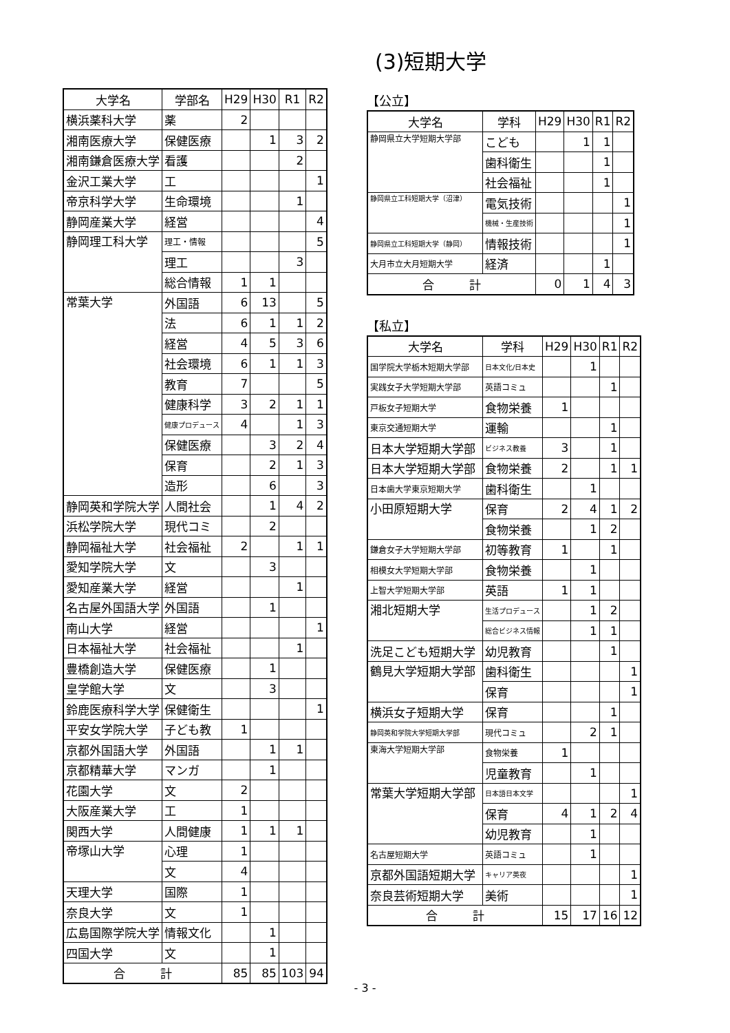(3)短期大学
| 大学名 | 学部名 | H29 | H30 | R1 | R2 |
| --- | --- | --- | --- | --- | --- |
| 横浜薬科大学 | 薬 | 2 | | | |
| 湘南医療大学 | 保健医療 | | 1 | 3 | 2 |
| 湘南鎌倉医療大学 | 看護 | | | 2 | |
| 金沢工業大学 | 工 | | | | 1 |
| 帝京科学大学 | 生命環境 | | | 1 | |
| 静岡産業大学 | 経営 | | | | 4 |
| 静岡理工科大学 | 理工・情報 | | | | 5 |
| | 理工 | | | 3 | |
| | 総合情報 | 1 | 1 | | |
| 常葉大学 | 外国語 | 6 | 13 | | 5 |
| | 法 | 6 | 1 | 1 | 2 |
| | 経営 | 4 | 5 | 3 | 6 |
| | 社会環境 | 6 | 1 | 1 | 3 |
| | 教育 | 7 | | | 5 |
| | 健康科学 | 3 | 2 | 1 | 1 |
| | 健康プロデュース | 4 | | 1 | 3 |
| | 保健医療 | | 3 | 2 | 4 |
| | 保育 | | 2 | 1 | 3 |
| | 造形 | | 6 | | 3 |
| 静岡英和学院大学 | 人間社会 | | 1 | 4 | 2 |
| 浜松学院大学 | 現代コミ | | 2 | | |
| 静岡福祉大学 | 社会福祉 | 2 | | 1 | 1 |
| 愛知学院大学 | 文 | | 3 | | |
| 愛知産業大学 | 経営 | | | 1 | |
| 名古屋外国語大学 | 外国語 | | 1 | | |
| 南山大学 | 経営 | | | | 1 |
| 日本福祉大学 | 社会福祉 | | | 1 | |
| 豊橋創造大学 | 保健医療 | | 1 | | |
| 皇学館大学 | 文 | | 3 | | |
| 鈴鹿医療科学大学 | 保健衛生 | | | | 1 |
| 平安女学院大学 | 子ども教 | 1 | | | |
| 京都外国語大学 | 外国語 | | 1 | 1 | |
| 京都精華大学 | マンガ | | 1 | | |
| 花園大学 | 文 | 2 | | | |
| 大阪産業大学 | 工 | 1 | | | |
| 関西大学 | 人間健康 | 1 | 1 | 1 | |
| 帝塚山大学 | 心理 | 1 | | | |
| | 文 | 4 | | | |
| 天理大学 | 国際 | 1 | | | |
| 奈良大学 | 文 | 1 | | | |
| 広島国際学院大学 | 情報文化 | | 1 | | |
| 四国大学 | 文 | | 1 | | |
| 合 計 | | 85 | 85 | 103 | 94 |
【公立】
| 大学名 | 学科 | H29 | H30 | R1 | R2 |
| --- | --- | --- | --- | --- | --- |
| 静岡県立大学短期大学部 | こども | | 1 | 1 | |
| | 歯科衛生 | | | 1 | |
| | 社会福祉 | | | 1 | |
| 静岡県立工科短期大学（沼津） | 電気技術 | | | | 1 |
| | 機械・生産技術 | | | | 1 |
| 静岡県立工科短期大学（静岡） | 情報技術 | | | | 1 |
| 大月市立大月短期大学 | 経済 | | | 1 | |
| 合 計 | | 0 | 1 | 4 | 3 |
【私立】
| 大学名 | 学科 | H29 | H30 | R1 | R2 |
| --- | --- | --- | --- | --- | --- |
| 国学院大学栃木短期大学部 | 日本文化/日本史 | | 1 | | |
| 実践女子大学短期大学部 | 英語コミュ | | | 1 | |
| 戸板女子短期大学 | 食物栄養 | 1 | | | |
| 東京交通短期大学 | 運輸 | | | 1 | |
| 日本大学短期大学部 | ビジネス教養 | 3 | | 1 | |
| 日本大学短期大学部 | 食物栄養 | 2 | | 1 | 1 |
| 日本歯大学東京短期大学 | 歯科衛生 | | 1 | | |
| 小田原短期大学 | 保育 | 2 | 4 | 1 | 2 |
| | 食物栄養 | | 1 | 2 | |
| 鎌倉女子大学短期大学部 | 初等教育 | 1 | | 1 | |
| 相模女大学短期大学部 | 食物栄養 | | 1 | | |
| 上智大学短期大学部 | 英語 | 1 | 1 | | |
| 湘北短期大学 | 生活プロデュース | | 1 | 2 | |
| | 総合ビジネス情報 | | 1 | 1 | |
| 洗足こども短期大学 | 幼児教育 | | | 1 | |
| 鶴見大学短期大学部 | 歯科衛生 | | | | 1 |
| | 保育 | | | | 1 |
| 横浜女子短期大学 | 保育 | | | 1 | |
| 静岡英和学院大学短期大学部 | 現代コミュ | | 2 | 1 | |
| 東海大学短期大学部 | 食物栄養 | 1 | | | |
| | 児童教育 | | 1 | | |
| 常葉大学短期大学部 | 日本語日本文学 | | | | 1 |
| | 保育 | 4 | 1 | 2 | 4 |
| | 幼児教育 | | 1 | | |
| 名古屋短期大学 | 英語コミュ | | 1 | | |
| 京都外国語短期大学 | キャリア英夜 | | | | 1 |
| 奈良芸術短期大学 | 美術 | | | | 1 |
| 合 計 | | 15 | 17 | 16 | 12 |
- 3 -